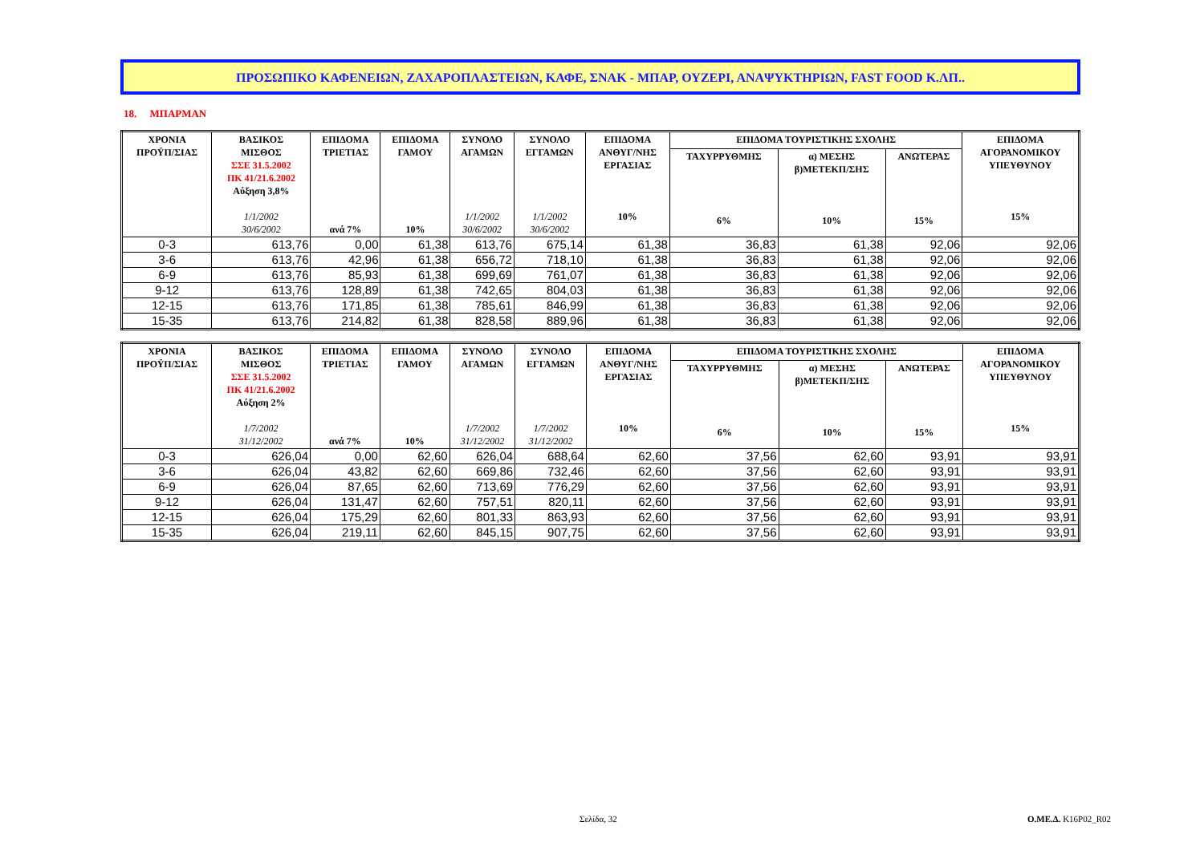ΠΡΟΣΩΠΙΚΟ ΚΑΦΕΝΕΙΩΝ, ΖΑΧΑΡΟΠΛΑΣΤΕΙΩΝ, ΚΑΦΕ, ΣΝΑΚ - ΜΠΑΡ, ΟΥΖΕΡΙ, ΑΝΑΨΥΚΤΗΡΙΩΝ, FAST FOOD Κ.ΛΠ..
18. ΜΠΑΡΜΑΝ
| ΧΡΟΝΙΑ ΠΡΟΫΠ/ΣΙΑΣ | ΒΑΣΙΚΟΣ ΜΙΣΘΟΣ ΣΣΕ 31.5.2002 ΠΚ 41/21.6.2002 Αύξηση 3,8% 1/1/2002 30/6/2002 | ΕΠΙΔΟΜΑ ΤΡΙΕΤΙΑΣ ανά 7% | ΕΠΙΔΟΜΑ ΓΑΜΟΥ 10% | ΣΥΝΟΛΟ ΑΓΑΜΩΝ 1/1/2002 30/6/2002 | ΣΥΝΟΛΟ ΕΓΓΑΜΩΝ 1/1/2002 30/6/2002 | ΕΠΙΔΟΜΑ ΑΝΘΥΓ/ΝΗΣ ΕΡΓΑΣΙΑΣ 10% | ΕΠΙΔΟΜΑ ΤΟΥΡΙΣΤΙΚΗΣ ΣΧΟΛΗΣ | | | ΕΠΙΔΟΜΑ ΑΓΟΡΑΝΟΜΙΚΟΥ ΥΠΕΥΘΥΝΟΥ 15% |
| --- | --- | --- | --- | --- | --- | --- | --- | --- | --- | --- |
| | | | | | | | ΤΑΧΥΡΡΥΘΜΗΣ 6% | α) ΜΕΣΗΣ β)ΜΕΤΕΚΠ/ΣΗΣ 10% | ΑΝΩΤΕΡΑΣ 15% | |
| 0-3 | 613,76 | 0,00 | 61,38 | 613,76 | 675,14 | 61,38 | 36,83 | 61,38 | 92,06 | 92,06 |
| 3-6 | 613,76 | 42,96 | 61,38 | 656,72 | 718,10 | 61,38 | 36,83 | 61,38 | 92,06 | 92,06 |
| 6-9 | 613,76 | 85,93 | 61,38 | 699,69 | 761,07 | 61,38 | 36,83 | 61,38 | 92,06 | 92,06 |
| 9-12 | 613,76 | 128,89 | 61,38 | 742,65 | 804,03 | 61,38 | 36,83 | 61,38 | 92,06 | 92,06 |
| 12-15 | 613,76 | 171,85 | 61,38 | 785,61 | 846,99 | 61,38 | 36,83 | 61,38 | 92,06 | 92,06 |
| 15-35 | 613,76 | 214,82 | 61,38 | 828,58 | 889,96 | 61,38 | 36,83 | 61,38 | 92,06 | 92,06 |
| ΧΡΟΝΙΑ ΠΡΟΫΠ/ΣΙΑΣ | ΒΑΣΙΚΟΣ ΜΙΣΘΟΣ ΣΣΕ 31.5.2002 ΠΚ 41/21.6.2002 Αύξηση 2% 1/7/2002 31/12/2002 | ΕΠΙΔΟΜΑ ΤΡΙΕΤΙΑΣ ανά 7% | ΕΠΙΔΟΜΑ ΓΑΜΟΥ 10% | ΣΥΝΟΛΟ ΑΓΑΜΩΝ 1/7/2002 31/12/2002 | ΣΥΝΟΛΟ ΕΓΓΑΜΩΝ 1/7/2002 31/12/2002 | ΕΠΙΔΟΜΑ ΑΝΘΥΓ/ΝΗΣ ΕΡΓΑΣΙΑΣ 10% | ΕΠΙΔΟΜΑ ΤΟΥΡΙΣΤΙΚΗΣ ΣΧΟΛΗΣ | | | ΕΠΙΔΟΜΑ ΑΓΟΡΑΝΟΜΙΚΟΥ ΥΠΕΥΘΥΝΟΥ 15% |
| --- | --- | --- | --- | --- | --- | --- | --- | --- | --- | --- |
| | | | | | | | ΤΑΧΥΡΡΥΘΜΗΣ 6% | α) ΜΕΣΗΣ β)ΜΕΤΕΚΠ/ΣΗΣ 10% | ΑΝΩΤΕΡΑΣ 15% | |
| 0-3 | 626,04 | 0,00 | 62,60 | 626,04 | 688,64 | 62,60 | 37,56 | 62,60 | 93,91 | 93,91 |
| 3-6 | 626,04 | 43,82 | 62,60 | 669,86 | 732,46 | 62,60 | 37,56 | 62,60 | 93,91 | 93,91 |
| 6-9 | 626,04 | 87,65 | 62,60 | 713,69 | 776,29 | 62,60 | 37,56 | 62,60 | 93,91 | 93,91 |
| 9-12 | 626,04 | 131,47 | 62,60 | 757,51 | 820,11 | 62,60 | 37,56 | 62,60 | 93,91 | 93,91 |
| 12-15 | 626,04 | 175,29 | 62,60 | 801,33 | 863,93 | 62,60 | 37,56 | 62,60 | 93,91 | 93,91 |
| 15-35 | 626,04 | 219,11 | 62,60 | 845,15 | 907,75 | 62,60 | 37,56 | 62,60 | 93,91 | 93,91 |
Σελίδα, 32 Ο.ΜΕ.Δ. K16P02_R02